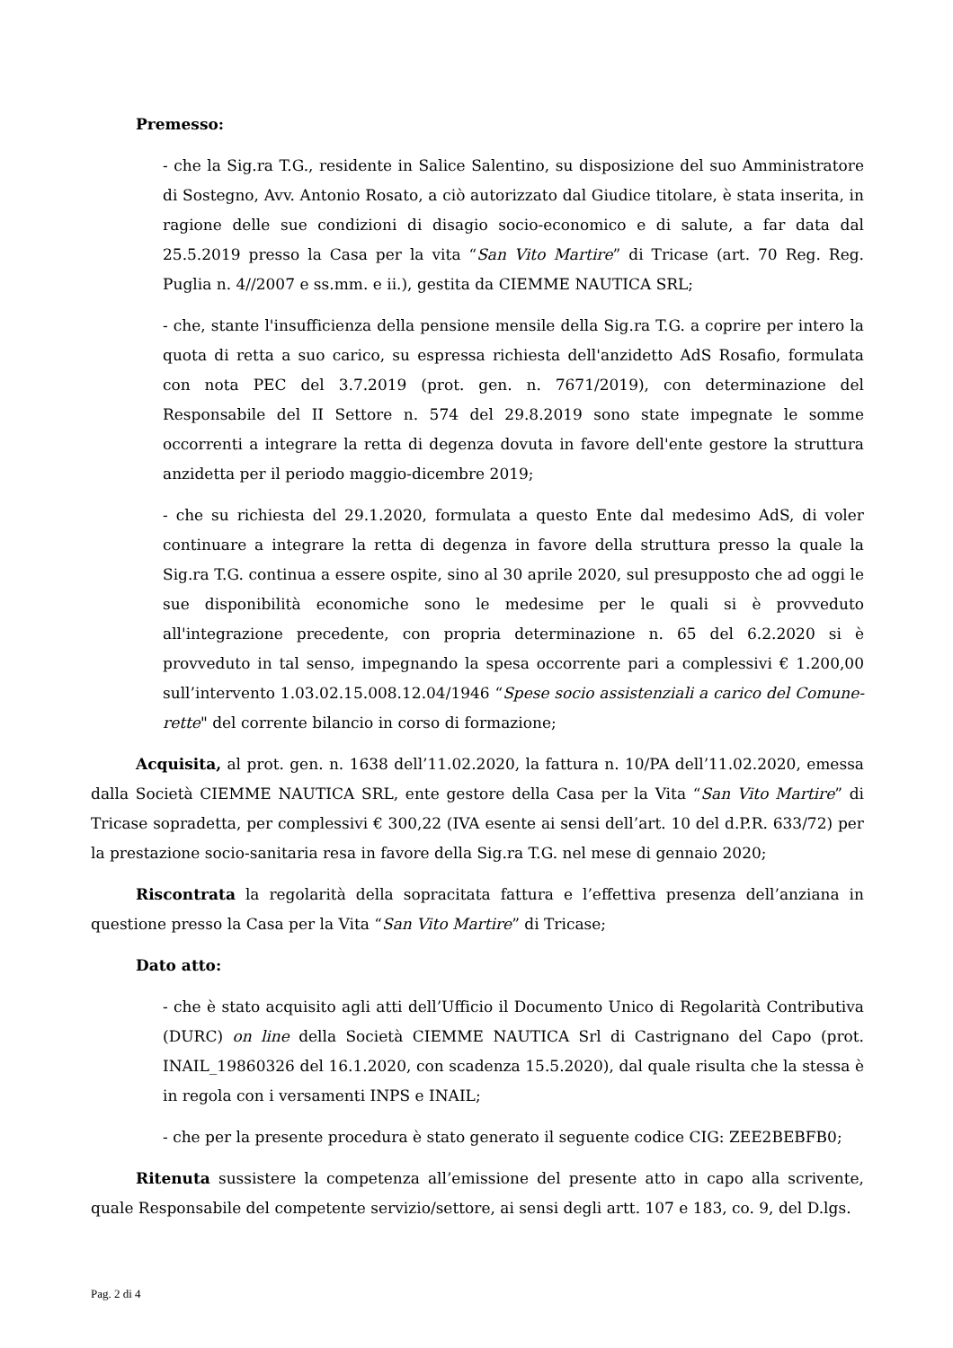Premesso:
- che la Sig.ra T.G., residente in Salice Salentino, su disposizione del suo Amministratore di Sostegno, Avv. Antonio Rosato, a ciò autorizzato dal Giudice titolare, è stata inserita, in ragione delle sue condizioni di disagio socio-economico e di salute, a far data dal 25.5.2019 presso la Casa per la vita “San Vito Martire” di Tricase (art. 70 Reg. Reg. Puglia n. 4//2007 e ss.mm. e ii.), gestita da CIEMME NAUTICA SRL;
- che, stante l'insufficienza della pensione mensile della Sig.ra T.G. a coprire per intero la quota di retta a suo carico, su espressa richiesta dell'anzidetto AdS Rosafio, formulata con nota PEC del 3.7.2019 (prot. gen. n. 7671/2019), con determinazione del Responsabile del II Settore n. 574 del 29.8.2019 sono state impegnate le somme occorrenti a integrare la retta di degenza dovuta in favore dell'ente gestore la struttura anzidetta per il periodo maggio-dicembre 2019;
- che su richiesta del 29.1.2020, formulata a questo Ente dal medesimo AdS, di voler continuare a integrare la retta di degenza in favore della struttura presso la quale la Sig.ra T.G. continua a essere ospite, sino al 30 aprile 2020, sul presupposto che ad oggi le sue disponibilità economiche sono le medesime per le quali si è provveduto all'integrazione precedente, con propria determinazione n. 65 del 6.2.2020 si è provveduto in tal senso, impegnando la spesa occorrente pari a complessivi € 1.200,00 sull’intervento 1.03.02.15.008.12.04/1946 “Spese socio assistenziali a carico del Comune-rette" del corrente bilancio in corso di formazione;
Acquisita, al prot. gen. n. 1638 dell’11.02.2020, la fattura n. 10/PA dell’11.02.2020, emessa dalla Società CIEMME NAUTICA SRL, ente gestore della Casa per la Vita “San Vito Martire” di Tricase sopradetta, per complessivi € 300,22 (IVA esente ai sensi dell’art. 10 del d.P.R. 633/72) per la prestazione socio-sanitaria resa in favore della Sig.ra T.G. nel mese di gennaio 2020;
Riscontrata la regolarità della sopracitata fattura e l’effettiva presenza dell’anziana in questione presso la Casa per la Vita “San Vito Martire” di Tricase;
Dato atto:
- che è stato acquisito agli atti dell’Ufficio il Documento Unico di Regolarità Contributiva (DURC) on line della Società CIEMME NAUTICA Srl di Castrignano del Capo (prot. INAIL_19860326 del 16.1.2020, con scadenza 15.5.2020), dal quale risulta che la stessa è in regola con i versamenti INPS e INAIL;
- che per la presente procedura è stato generato il seguente codice CIG: ZEE2BEBFB0;
Ritenuta sussistere la competenza all’emissione del presente atto in capo alla scrivente, quale Responsabile del competente servizio/settore, ai sensi degli artt. 107 e 183, co. 9, del D.lgs.
Pag. 2 di 4